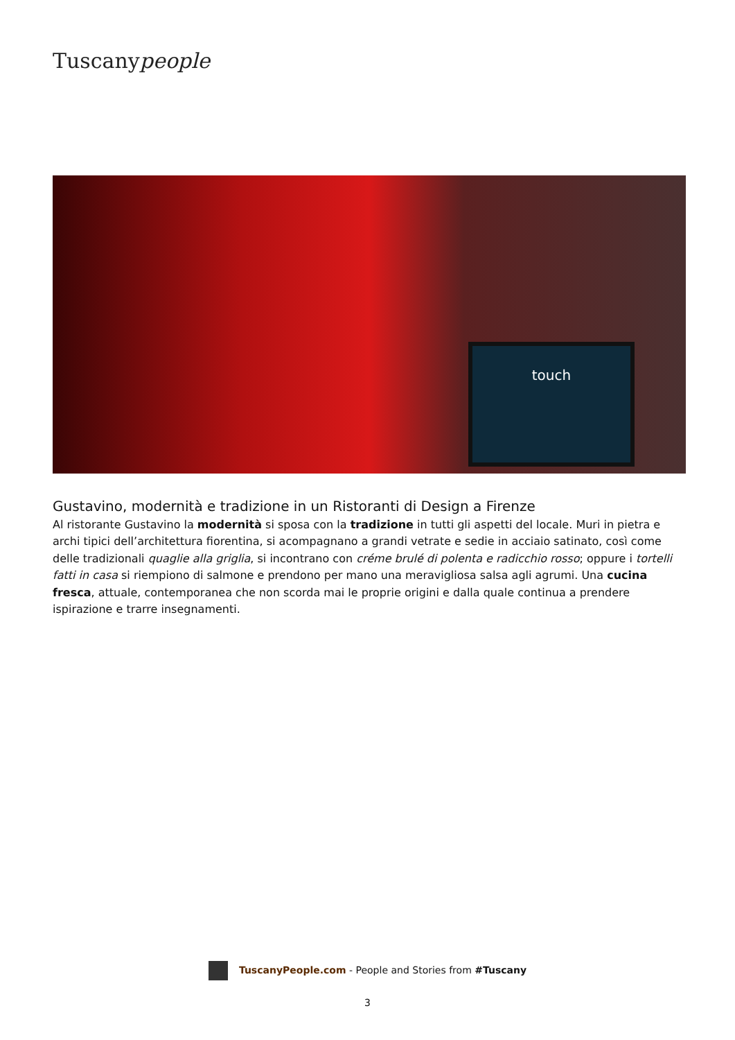Tuscanypeople
touch
Gustavino, modernità e tradizione in un Ristoranti di Design a Firenze
Al ristorante Gustavino la modernità si sposa con la tradizione in tutti gli aspetti del locale. Muri in pietra e archi tipici dell’architettura fiorentina, si acompagnano a grandi vetrate e sedie in acciaio satinato, così come delle tradizionali quaglie alla griglia, si incontrano con créme brulé di polenta e radicchio rosso; oppure i tortelli fatti in casa si riempiono di salmone e prendono per mano una meravigliosa salsa agli agrumi. Una cucina fresca, attuale, contemporanea che non scorda mai le proprie origini e dalla quale continua a prendere ispirazione e trarre insegnamenti.
TuscanyPeople.com - People and Stories from #Tuscany
3